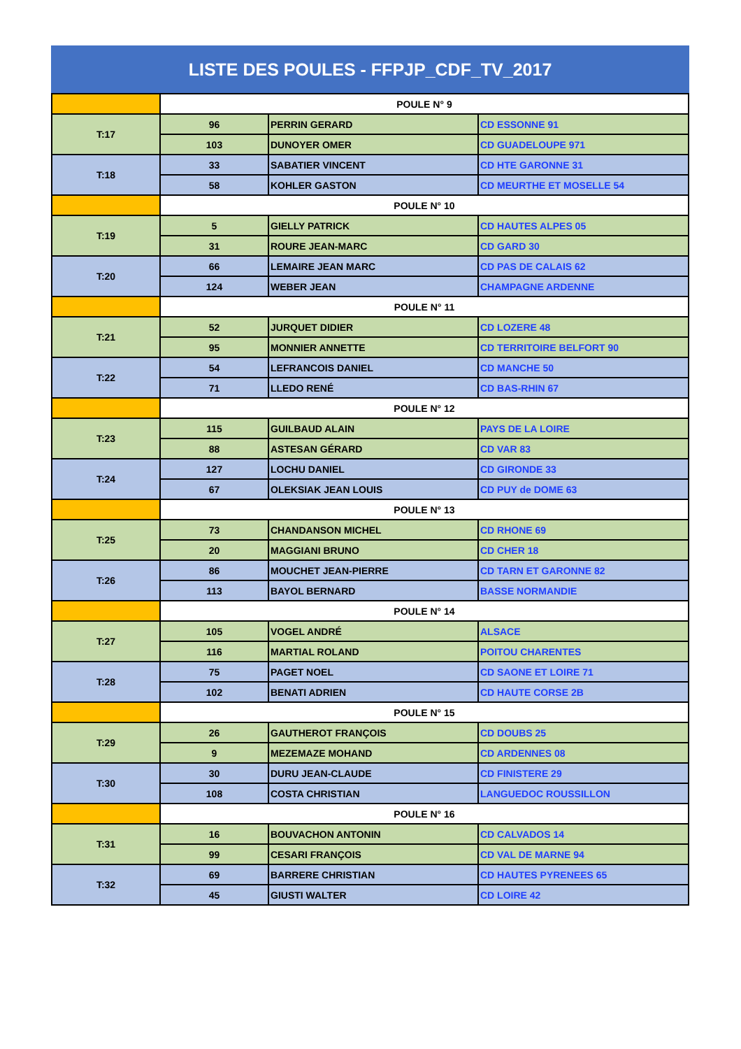LISTE DES POULES - FFPJP_CDF_TV_2017
| | POULE N° 9 | | |
| T:17 | 96 | PERRIN GERARD | CD ESSONNE 91 |
| | 103 | DUNOYER OMER | CD GUADELOUPE 971 |
| T:18 | 33 | SABATIER VINCENT | CD HTE GARONNE 31 |
| | 58 | KOHLER GASTON | CD MEURTHE ET MOSELLE 54 |
| | POULE N° 10 | | |
| T:19 | 5 | GIELLY PATRICK | CD HAUTES ALPES 05 |
| | 31 | ROURE JEAN-MARC | CD GARD 30 |
| T:20 | 66 | LEMAIRE JEAN MARC | CD PAS DE CALAIS 62 |
| | 124 | WEBER JEAN | CHAMPAGNE ARDENNE |
| | POULE N° 11 | | |
| T:21 | 52 | JURQUET DIDIER | CD LOZERE 48 |
| | 95 | MONNIER ANNETTE | CD TERRITOIRE BELFORT 90 |
| T:22 | 54 | LEFRANCOIS DANIEL | CD MANCHE 50 |
| | 71 | LLEDO RENÉ | CD BAS-RHIN 67 |
| | POULE N° 12 | | |
| T:23 | 115 | GUILBAUD ALAIN | PAYS DE LA LOIRE |
| | 88 | ASTESAN GÉRARD | CD VAR 83 |
| T:24 | 127 | LOCHU DANIEL | CD GIRONDE 33 |
| | 67 | OLEKSIAK JEAN LOUIS | CD PUY de DOME 63 |
| | POULE N° 13 | | |
| T:25 | 73 | CHANDANSON MICHEL | CD RHONE 69 |
| | 20 | MAGGIANI BRUNO | CD CHER 18 |
| T:26 | 86 | MOUCHET JEAN-PIERRE | CD TARN ET GARONNE 82 |
| | 113 | BAYOL BERNARD | BASSE NORMANDIE |
| | POULE N° 14 | | |
| T:27 | 105 | VOGEL ANDRÉ | ALSACE |
| | 116 | MARTIAL ROLAND | POITOU CHARENTES |
| T:28 | 75 | PAGET NOEL | CD SAONE ET LOIRE 71 |
| | 102 | BENATI ADRIEN | CD HAUTE CORSE 2B |
| | POULE N° 15 | | |
| T:29 | 26 | GAUTHEROT FRANÇOIS | CD DOUBS 25 |
| | 9 | MEZEMAZE MOHAND | CD ARDENNES 08 |
| T:30 | 30 | DURU JEAN-CLAUDE | CD FINISTERE 29 |
| | 108 | COSTA CHRISTIAN | LANGUEDOC ROUSSILLON |
| | POULE N° 16 | | |
| T:31 | 16 | BOUVACHON ANTONIN | CD CALVADOS 14 |
| | 99 | CESARI FRANÇOIS | CD VAL DE MARNE 94 |
| T:32 | 69 | BARRERE CHRISTIAN | CD HAUTES PYRENEES 65 |
| | 45 | GIUSTI WALTER | CD LOIRE 42 |